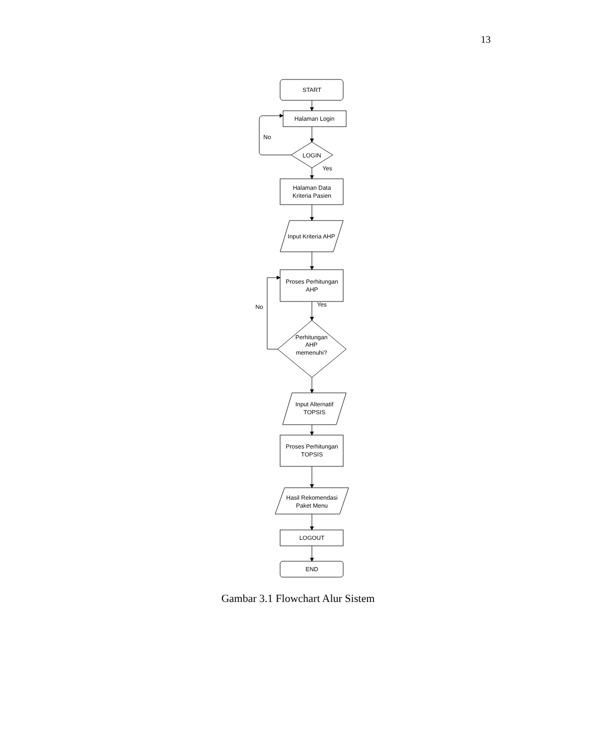13
START
Halaman Login
No
LOGIN
Yes
Halaman Data
Kriteria Pasien
Input Kriteria AHP
Proses Perhitungan
AHP
Yes
No
Perhitungan
AHP
memenuhi?
Input Alternatif
TOPSIS
Proses Perhitungan
TOPSIS
Hasil Rekomendasi
Paket Menu
LOGOUT
END
Gambar 3.1 Flowchart Alur Sistem